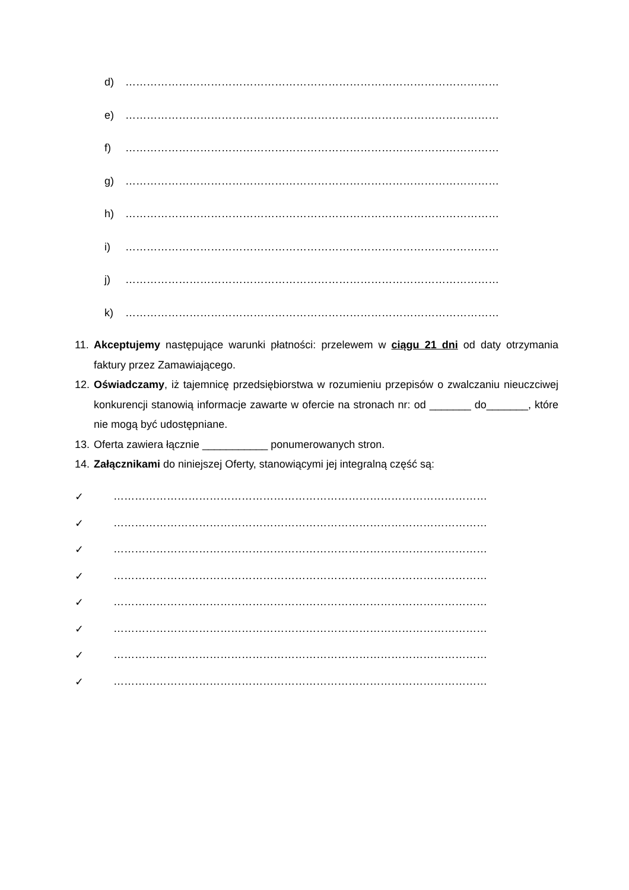d) ……………………………………………………………………………………………
e) ……………………………………………………………………………………………
f) ……………………………………………………………………………………………
g) ……………………………………………………………………………………………
h) ……………………………………………………………………………………………
i) ……………………………………………………………………………………………
j) ……………………………………………………………………………………………
k) ……………………………………………………………………………………………
11. Akceptujemy następujące warunki płatności: przelewem w ciągu 21 dni od daty otrzymania faktury przez Zamawiającego.
12. Oświadczamy, iż tajemnicę przedsiębiorstwa w rozumieniu przepisów o zwalczaniu nieuczciwej konkurencji stanowią informacje zawarte w ofercie na stronach nr: od _______ do_______, które nie mogą być udostępniane.
13. Oferta zawiera łącznie ___________ ponumerowanych stron.
14. Załącznikami do niniejszej Oferty, stanowiącymi jej integralną część są:
✓ ……………………………………………………………………………………………
✓ ……………………………………………………………………………………………
✓ ……………………………………………………………………………………………
✓ ……………………………………………………………………………………………
✓ ……………………………………………………………………………………………
✓ ……………………………………………………………………………………………
✓ ……………………………………………………………………………………………
✓ ……………………………………………………………………………………………